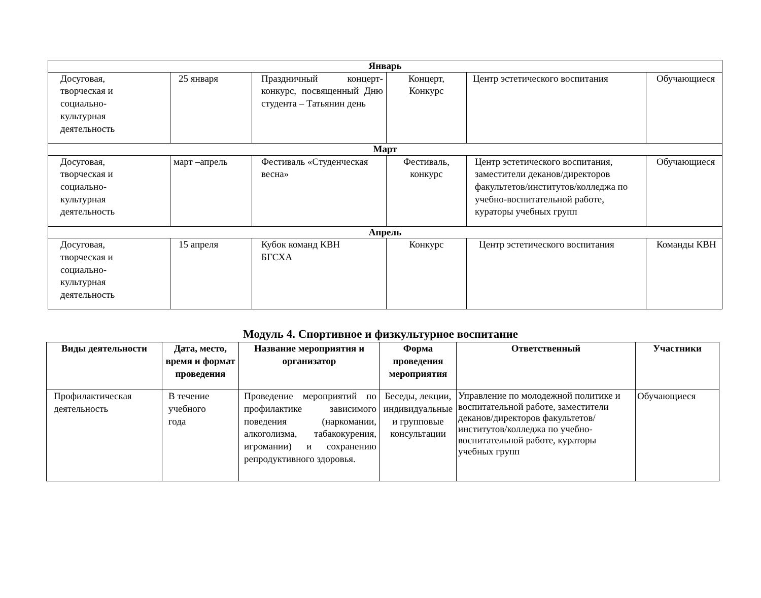| Январь | | | | | |
| Досуговая, творческая и социально- культурная деятельность | 25 января | Праздничный концерт-конкурс, посвященный Дню студента – Татьянин день | Концерт, Конкурс | Центр эстетического воспитания | Обучающиеся |
| Март | | | | | |
| Досуговая, творческая и социально- культурная деятельность | март –апрель | Фестиваль «Студенческая весна» | Фестиваль, конкурс | Центр эстетического воспитания, заместители деканов/директоров факультетов/институтов/колледжа по учебно-воспитательной работе, кураторы учебных групп | Обучающиеся |
| Апрель | | | | | |
| Досуговая, творческая и социально- культурная деятельность | 15 апреля | Кубок команд КВН БГСХА | Конкурс | Центр эстетического воспитания | Команды КВН |
Модуль 4. Спортивное и физкультурное воспитание
| Виды деятельности | Дата, место, время и формат проведения | Название мероприятия и организатор | Форма проведения мероприятия | Ответственный | Участники |
| --- | --- | --- | --- | --- | --- |
| Профилактическая деятельность | В течение учебного года | Проведение мероприятий по профилактике зависимого поведения (наркомании, алкоголизма, табакокурения, игромании) и сохранению репродуктивного здоровья. | Беседы, лекции, индивидуальные и групповые консультации | Управление по молодежной политике и воспитательной работе, заместители деканов/директоров факультетов/институтов/колледжа по учебно-воспитательной работе, кураторы учебных групп | Обучающиеся |